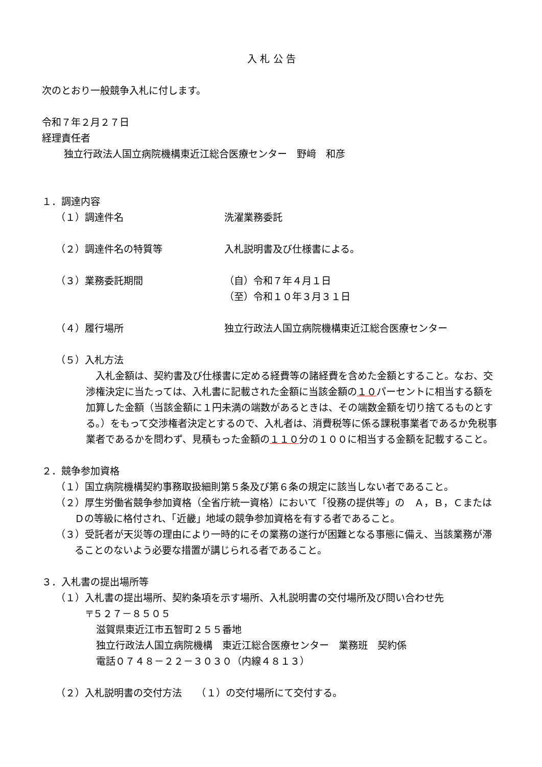入 札 公 告
次のとおり一般競争入札に付します。
令和７年２月２７日
経理責任者
独立行政法人国立病院機構東近江総合医療センター　野﨑　和彦
１．調達内容
（１）調達件名 洗濯業務委託
（２）調達件名の特質等 入札説明書及び仕様書による。
（３）業務委託期間 （自）令和７年４月１日
（至）令和１０年３月３１日
（４）履行場所 独立行政法人国立病院機構東近江総合医療センター
（５）入札方法
　入札金額は、契約書及び仕様書に定める経費等の諸経費を含めた金額とすること。なお、交渉権決定に当たっては、入札書に記載された金額に当該金額の１０パーセントに相当する額を加算した金額（当該金額に１円未満の端数があるときは、その端数金額を切り捨てるものとする。）をもって交渉権者決定とするので、入札者は、消費税等に係る課税事業者であるか免税事業者であるかを問わず、見積もった金額の１１０分の１００に相当する金額を記載すること。
２．競争参加資格
（１）国立病院機構契約事務取扱細則第５条及び第６条の規定に該当しない者であること。
（２）厚生労働省競争参加資格（全省庁統一資格）において「役務の提供等」の　Ａ，Ｂ，Ｃまたは
Ｄの等級に格付され、「近畿」地域の競争参加資格を有する者であること。
（３）受託者が天災等の理由により一時的にその業務の遂行が困難となる事態に備え、当該業務が滞ることのないよう必要な措置が講じられる者であること。
３．入札書の提出場所等
（１）入札書の提出場所、契約条項を示す場所、入札説明書の交付場所及び問い合わせ先
〒５２７－８５０５
滋賀県東近江市五智町２５５番地
独立行政法人国立病院機構　東近江総合医療センター　業務班　契約係
電話０７４８－２２－３０３０（内線４８１３）
（２）入札説明書の交付方法　　（１）の交付場所にて交付する。